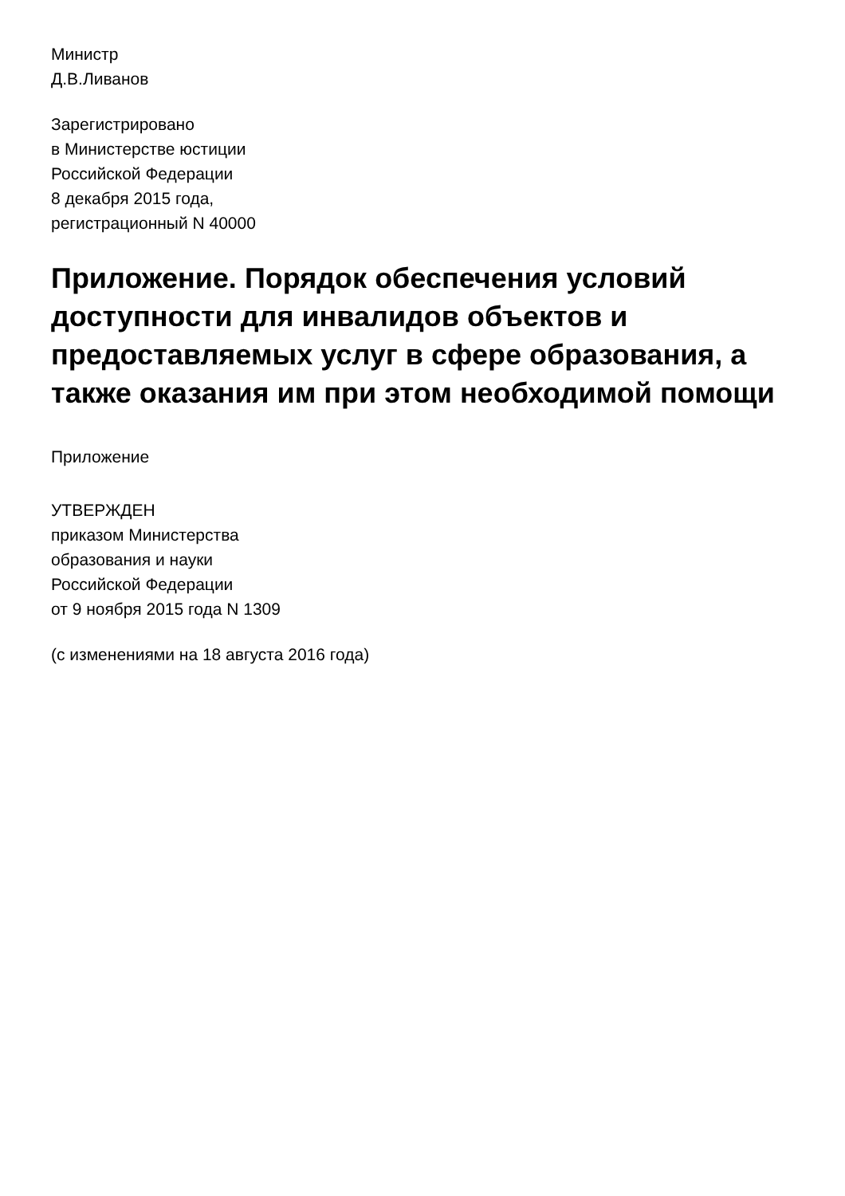Министр
Д.В.Ливанов
Зарегистрировано
в Министерстве юстиции
Российской Федерации
8 декабря 2015 года,
регистрационный N 40000
Приложение. Порядок обеспечения условий доступности для инвалидов объектов и предоставляемых услуг в сфере образования, а также оказания им при этом необходимой помощи
Приложение
УТВЕРЖДЕН
приказом Министерства
образования и науки
Российской Федерации
от 9 ноября 2015 года N 1309
(с изменениями на 18 августа 2016 года)